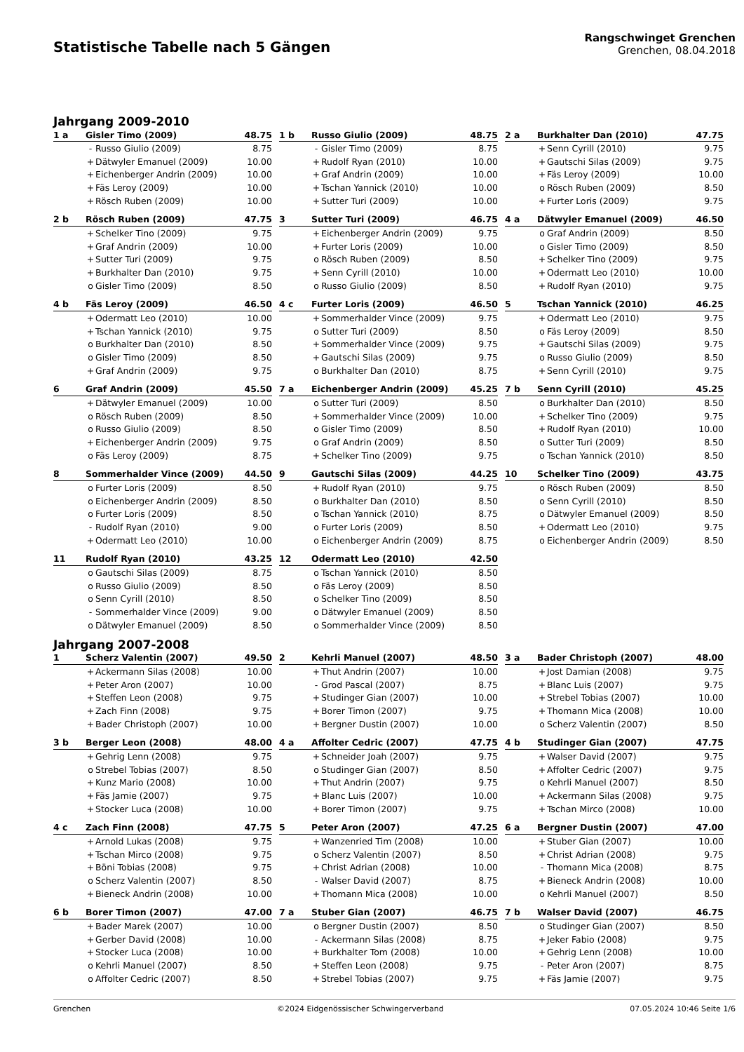Statistische Tabelle nach 5 Gängen
Rangschwinget Grenchen
Grenchen, 08.04.2018
Jahrgang 2009-2010
| 1 a | Gisler Timo (2009) | | 48.75 |
| --- | --- | --- | --- |
| | - | Russo Giulio (2009) | 8.75 |
| | + | Dätwyler Emanuel (2009) | 10.00 |
| | + | Eichenberger Andrin (2009) | 10.00 |
| | + | Fäs Leroy (2009) | 10.00 |
| | + | Rösch Ruben (2009) | 10.00 |
| 1 b | Russo Giulio (2009) | | 48.75 |
| --- | --- | --- | --- |
| | - | Gisler Timo (2009) | 8.75 |
| | + | Rudolf Ryan (2010) | 10.00 |
| | + | Graf Andrin (2009) | 10.00 |
| | + | Tschan Yannick (2010) | 10.00 |
| | + | Sutter Turi (2009) | 10.00 |
| 2 a | Burkhalter Dan (2010) | | 47.75 |
| --- | --- | --- | --- |
| | + | Senn Cyrill (2010) | 9.75 |
| | + | Gautschi Silas (2009) | 9.75 |
| | + | Fäs Leroy (2009) | 10.00 |
| | o | Rösch Ruben (2009) | 8.50 |
| | + | Furter Loris (2009) | 9.75 |
| 2 b | Rösch Ruben (2009) | | 47.75 |
| --- | --- | --- | --- |
| | + | Schelker Tino (2009) | 9.75 |
| | + | Graf Andrin (2009) | 10.00 |
| | + | Sutter Turi (2009) | 9.75 |
| | + | Burkhalter Dan (2010) | 9.75 |
| | o | Gisler Timo (2009) | 8.50 |
| 3 | Sutter Turi (2009) | | 46.75 |
| --- | --- | --- | --- |
| | + | Eichenberger Andrin (2009) | 9.75 |
| | + | Furter Loris (2009) | 10.00 |
| | o | Rösch Ruben (2009) | 8.50 |
| | + | Senn Cyrill (2010) | 10.00 |
| | o | Russo Giulio (2009) | 8.50 |
| 4 a | Dätwyler Emanuel (2009) | | 46.50 |
| --- | --- | --- | --- |
| | o | Graf Andrin (2009) | 8.50 |
| | o | Gisler Timo (2009) | 8.50 |
| | + | Schelker Tino (2009) | 9.75 |
| | + | Odermatt Leo (2010) | 10.00 |
| | + | Rudolf Ryan (2010) | 9.75 |
| 4 b | Fäs Leroy (2009) | | 46.50 |
| --- | --- | --- | --- |
| | + | Odermatt Leo (2010) | 10.00 |
| | + | Tschan Yannick (2010) | 9.75 |
| | o | Burkhalter Dan (2010) | 8.50 |
| | o | Gisler Timo (2009) | 8.50 |
| | + | Graf Andrin (2009) | 9.75 |
| 4 c | Furter Loris (2009) | | 46.50 |
| --- | --- | --- | --- |
| | + | Sommerhalder Vince (2009) | 9.75 |
| | o | Sutter Turi (2009) | 8.50 |
| | + | Sommerhalder Vince (2009) | 9.75 |
| | + | Gautschi Silas (2009) | 9.75 |
| | o | Burkhalter Dan (2010) | 8.75 |
| 5 | Tschan Yannick (2010) | | 46.25 |
| --- | --- | --- | --- |
| | + | Odermatt Leo (2010) | 9.75 |
| | o | Fäs Leroy (2009) | 8.50 |
| | + | Gautschi Silas (2009) | 9.75 |
| | o | Russo Giulio (2009) | 8.50 |
| | + | Senn Cyrill (2010) | 9.75 |
| 6 | Graf Andrin (2009) | | 45.50 |
| --- | --- | --- | --- |
| | + | Dätwyler Emanuel (2009) | 10.00 |
| | o | Rösch Ruben (2009) | 8.50 |
| | o | Russo Giulio (2009) | 8.50 |
| | + | Eichenberger Andrin (2009) | 9.75 |
| | o | Fäs Leroy (2009) | 8.75 |
| 7 a | Eichenberger Andrin (2009) | | 45.25 |
| --- | --- | --- | --- |
| | o | Sutter Turi (2009) | 8.50 |
| | + | Sommerhalder Vince (2009) | 10.00 |
| | o | Gisler Timo (2009) | 8.50 |
| | o | Graf Andrin (2009) | 8.50 |
| | + | Schelker Tino (2009) | 9.75 |
| 7 b | Senn Cyrill (2010) | | 45.25 |
| --- | --- | --- | --- |
| | o | Burkhalter Dan (2010) | 8.50 |
| | + | Schelker Tino (2009) | 9.75 |
| | + | Rudolf Ryan (2010) | 10.00 |
| | o | Sutter Turi (2009) | 8.50 |
| | o | Tschan Yannick (2010) | 8.50 |
| 8 | Sommerhalder Vince (2009) | | 44.50 |
| --- | --- | --- | --- |
| | o | Furter Loris (2009) | 8.50 |
| | o | Eichenberger Andrin (2009) | 8.50 |
| | o | Furter Loris (2009) | 8.50 |
| | - | Rudolf Ryan (2010) | 9.00 |
| | + | Odermatt Leo (2010) | 10.00 |
| 9 | Gautschi Silas (2009) | | 44.25 |
| --- | --- | --- | --- |
| | + | Rudolf Ryan (2010) | 9.75 |
| | o | Burkhalter Dan (2010) | 8.50 |
| | o | Tschan Yannick (2010) | 8.75 |
| | o | Furter Loris (2009) | 8.50 |
| | o | Eichenberger Andrin (2009) | 8.75 |
| 10 | Schelker Tino (2009) | | 43.75 |
| --- | --- | --- | --- |
| | o | Rösch Ruben (2009) | 8.50 |
| | o | Senn Cyrill (2010) | 8.50 |
| | o | Dätwyler Emanuel (2009) | 8.50 |
| | + | Odermatt Leo (2010) | 9.75 |
| | o | Eichenberger Andrin (2009) | 8.50 |
| 11 | Rudolf Ryan (2010) | | 43.25 |
| --- | --- | --- | --- |
| | o | Gautschi Silas (2009) | 8.75 |
| | o | Russo Giulio (2009) | 8.50 |
| | o | Senn Cyrill (2010) | 8.50 |
| | - | Sommerhalder Vince (2009) | 9.00 |
| | o | Dätwyler Emanuel (2009) | 8.50 |
| 12 | Odermatt Leo (2010) | | 42.50 |
| --- | --- | --- | --- |
| | o | Tschan Yannick (2010) | 8.50 |
| | o | Fäs Leroy (2009) | 8.50 |
| | o | Schelker Tino (2009) | 8.50 |
| | o | Dätwyler Emanuel (2009) | 8.50 |
| | o | Sommerhalder Vince (2009) | 8.50 |
Jahrgang 2007-2008
| 1 | Scherz Valentin (2007) | | 49.50 |
| --- | --- | --- | --- |
| | + | Ackermann Silas (2008) | 10.00 |
| | + | Peter Aron (2007) | 10.00 |
| | + | Steffen Leon (2008) | 9.75 |
| | + | Zach Finn (2008) | 9.75 |
| | + | Bader Christoph (2007) | 10.00 |
| 2 | Kehrli Manuel (2007) | | 48.50 |
| --- | --- | --- | --- |
| | + | Thut Andrin (2007) | 10.00 |
| | - | Grod Pascal (2007) | 8.75 |
| | + | Studinger Gian (2007) | 10.00 |
| | + | Borer Timon (2007) | 9.75 |
| | + | Bergner Dustin (2007) | 10.00 |
| 3 a | Bader Christoph (2007) | | 48.00 |
| --- | --- | --- | --- |
| | + | Jost Damian (2008) | 9.75 |
| | + | Blanc Luis (2007) | 9.75 |
| | + | Strebel Tobias (2007) | 10.00 |
| | + | Thomann Mica (2008) | 10.00 |
| | o | Scherz Valentin (2007) | 8.50 |
| 3 b | Berger Leon (2008) | | 48.00 |
| --- | --- | --- | --- |
| | + | Gehrig Lenn (2008) | 9.75 |
| | o | Strebel Tobias (2007) | 8.50 |
| | + | Kunz Mario (2008) | 10.00 |
| | + | Fäs Jamie (2007) | 9.75 |
| | + | Stocker Luca (2008) | 10.00 |
| 4 a | Affolter Cedric (2007) | | 47.75 |
| --- | --- | --- | --- |
| | + | Schneider Joah (2007) | 9.75 |
| | o | Studinger Gian (2007) | 8.50 |
| | + | Thut Andrin (2007) | 9.75 |
| | + | Blanc Luis (2007) | 10.00 |
| | + | Borer Timon (2007) | 9.75 |
| 4 b | Studinger Gian (2007) | | 47.75 |
| --- | --- | --- | --- |
| | + | Walser David (2007) | 9.75 |
| | + | Affolter Cedric (2007) | 9.75 |
| | o | Kehrli Manuel (2007) | 8.50 |
| | + | Ackermann Silas (2008) | 9.75 |
| | + | Tschan Mirco (2008) | 10.00 |
| 4 c | Zach Finn (2008) | | 47.75 |
| --- | --- | --- | --- |
| | + | Arnold Lukas (2008) | 9.75 |
| | + | Tschan Mirco (2008) | 9.75 |
| | + | Böni Tobias (2008) | 9.75 |
| | o | Scherz Valentin (2007) | 8.50 |
| | + | Bieneck Andrin (2008) | 10.00 |
| 5 | Peter Aron (2007) | | 47.25 |
| --- | --- | --- | --- |
| | + | Wanzenried Tim (2008) | 10.00 |
| | o | Scherz Valentin (2007) | 8.50 |
| | + | Christ Adrian (2008) | 10.00 |
| | - | Walser David (2007) | 8.75 |
| | + | Thomann Mica (2008) | 10.00 |
| 6 a | Bergner Dustin (2007) | | 47.00 |
| --- | --- | --- | --- |
| | + | Stuber Gian (2007) | 10.00 |
| | + | Christ Adrian (2008) | 9.75 |
| | - | Thomann Mica (2008) | 8.75 |
| | + | Bieneck Andrin (2008) | 10.00 |
| | o | Kehrli Manuel (2007) | 8.50 |
| 6 b | Borer Timon (2007) | | 47.00 |
| --- | --- | --- | --- |
| | + | Bader Marek (2007) | 10.00 |
| | + | Gerber David (2008) | 10.00 |
| | + | Stocker Luca (2008) | 10.00 |
| | o | Kehrli Manuel (2007) | 8.50 |
| | o | Affolter Cedric (2007) | 8.50 |
| 7 a | Stuber Gian (2007) | | 46.75 |
| --- | --- | --- | --- |
| | o | Bergner Dustin (2007) | 8.50 |
| | - | Ackermann Silas (2008) | 8.75 |
| | + | Burkhalter Tom (2008) | 10.00 |
| | + | Steffen Leon (2008) | 9.75 |
| | + | Strebel Tobias (2007) | 9.75 |
| 7 b | Walser David (2007) | | 46.75 |
| --- | --- | --- | --- |
| | o | Studinger Gian (2007) | 8.50 |
| | + | Jeker Fabio (2008) | 9.75 |
| | + | Gehrig Lenn (2008) | 10.00 |
| | - | Peter Aron (2007) | 8.75 |
| | + | Fäs Jamie (2007) | 9.75 |
Grenchen ©2024 Eidgenössischer Schwingerverband 07.05.2024 10:46 Seite 1/6